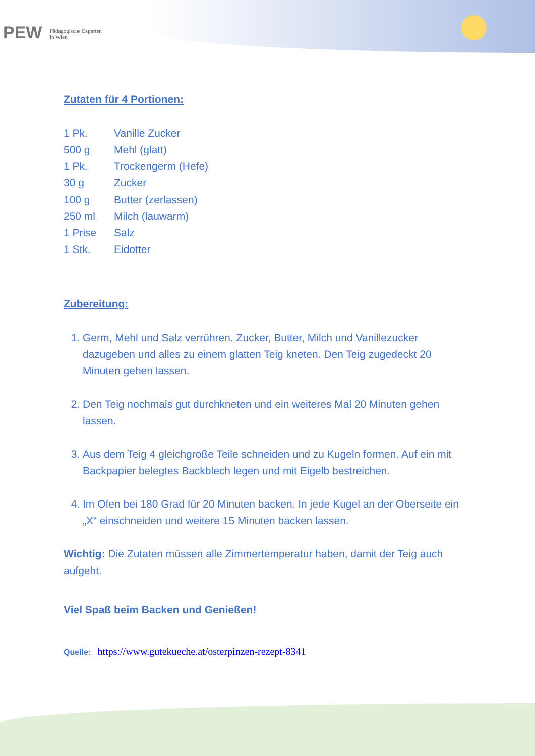PEW Pädagogische Experten
in Wien
Zutaten für 4 Portionen:
| 1 Pk. | Vanille Zucker |
| 500 g | Mehl (glatt) |
| 1 Pk. | Trockengerm (Hefe) |
| 30 g | Zucker |
| 100 g | Butter (zerlassen) |
| 250 ml | Milch (lauwarm) |
| 1 Prise | Salz |
| 1 Stk. | Eidotter |
Zubereitung:
1. Germ, Mehl und Salz verrühren. Zucker, Butter, Milch und Vanillezucker dazugeben und alles zu einem glatten Teig kneten. Den Teig zugedeckt 20 Minuten gehen lassen.
2. Den Teig nochmals gut durchkneten und ein weiteres Mal 20 Minuten gehen lassen.
3. Aus dem Teig 4 gleichgroße Teile schneiden und zu Kugeln formen. Auf ein mit Backpapier belegtes Backblech legen und mit Eigelb bestreichen.
4. Im Ofen bei 180 Grad für 20 Minuten backen. In jede Kugel an der Oberseite ein „X“ einschneiden und weitere 15 Minuten backen lassen.
Wichtig: Die Zutaten müssen alle Zimmertemperatur haben, damit der Teig auch aufgeht.
Viel Spaß beim Backen und Genießen!
Quelle: https://www.gutekueche.at/osterpinzen-rezept-8341